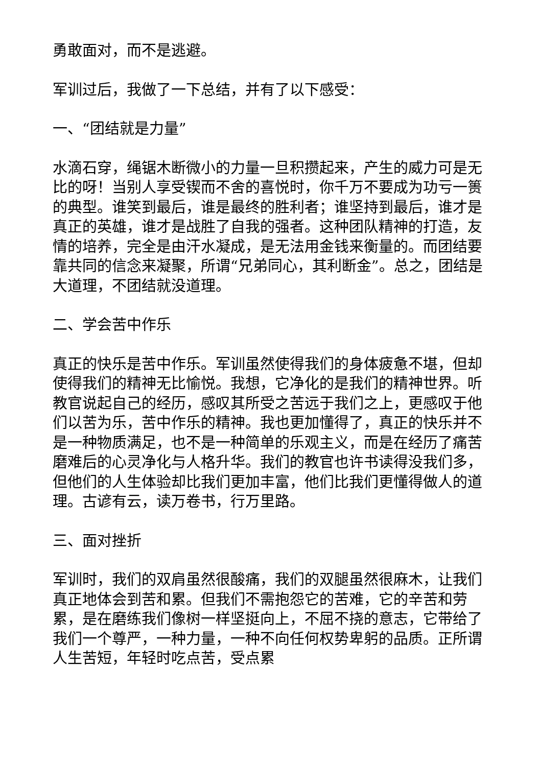勇敢面对，而不是逃避。
军训过后，我做了一下总结，并有了以下感受：
一、“团结就是力量”
水滴石穿，绳锯木断微小的力量一旦积攒起来，产生的威力可是无比的呀！当别人享受锲而不舍的喜悦时，你千万不要成为功亏一篑的典型。谁笑到最后，谁是最终的胜利者；谁坚持到最后，谁才是真正的英雄，谁才是战胜了自我的强者。这种团队精神的打造，友情的培养，完全是由汗水凝成，是无法用金钱来衡量的。而团结要靠共同的信念来凝聚，所谓“兄弟同心，其利断金”。总之，团结是大道理，不团结就没道理。
二、学会苦中作乐
真正的快乐是苦中作乐。军训虽然使得我们的身体疲惫不堪，但却使得我们的精神无比愉悦。我想，它净化的是我们的精神世界。听教官说起自己的经历，感叹其所受之苦远于我们之上，更感叹于他们以苦为乐，苦中作乐的精神。我也更加懂得了，真正的快乐并不是一种物质满足，也不是一种简单的乐观主义，而是在经历了痛苦磨难后的心灵净化与人格升华。我们的教官也许书读得没我们多，但他们的人生体验却比我们更加丰富，他们比我们更懂得做人的道理。古谚有云，读万卷书，行万里路。
三、面对挫折
军训时，我们的双肩虽然很酸痛，我们的双腿虽然很麻木，让我们真正地体会到苦和累。但我们不需抱怨它的苦难，它的辛苦和劳累，是在磨练我们像树一样坚挺向上，不屈不挠的意志，它带给了我们一个尊严，一种力量，一种不向任何权势卑躬的品质。正所谓人生苦短，年轻时吃点苦，受点累